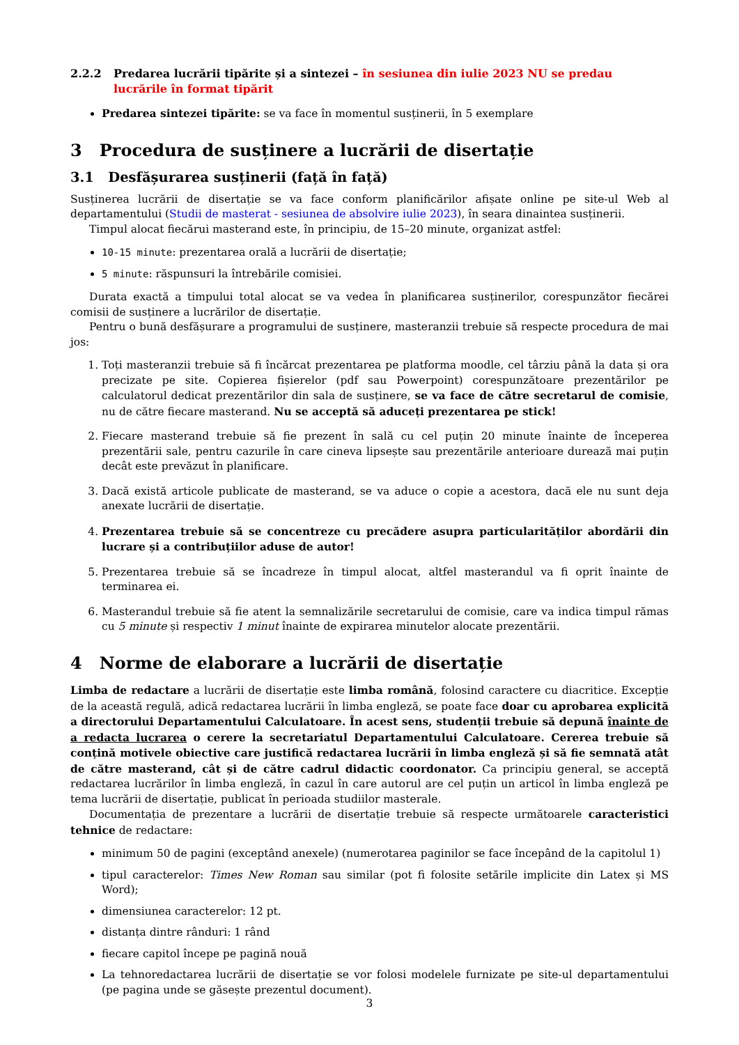2.2.2 Predarea lucrării tipărite și a sintezei – în sesiunea din iulie 2023 NU se predau lucrările în format tipărit
Predarea sintezei tipărite: se va face în momentul susținerii, în 5 exemplare
3 Procedura de susținere a lucrării de disertație
3.1 Desfășurarea susținerii (față în față)
Susținerea lucrării de disertație se va face conform planificărilor afișate online pe site-ul Web al departamentului (Studii de masterat - sesiunea de absolvire iulie 2023), în seara dinaintea susținerii.
Timpul alocat fiecărui masterand este, în principiu, de 15–20 minute, organizat astfel:
10-15 minute: prezentarea orală a lucrării de disertație;
5 minute: răspunsuri la întrebările comisiei.
Durata exactă a timpului total alocat se va vedea în planificarea susținerilor, corespunzător fiecărei comisii de susținere a lucrărilor de disertație.
Pentru o bună desfășurare a programului de susținere, masteranzii trebuie să respecte procedura de mai jos:
1. Toți masteranzii trebuie să fi încărcat prezentarea pe platforma moodle, cel târziu până la data și ora precizate pe site. Copierea fișierelor (pdf sau Powerpoint) corespunzătoare prezentărilor pe calculatorul dedicat prezentărilor din sala de susținere, se va face de către secretarul de comisie, nu de către fiecare masterand. Nu se acceptă să aduceți prezentarea pe stick!
2. Fiecare masterand trebuie să fie prezent în sală cu cel puțin 20 minute înainte de începerea prezentării sale, pentru cazurile în care cineva lipsește sau prezentările anterioare durează mai puțin decât este prevăzut în planificare.
3. Dacă există articole publicate de masterand, se va aduce o copie a acestora, dacă ele nu sunt deja anexate lucrării de disertație.
4. Prezentarea trebuie să se concentreze cu precădere asupra particularităților abordării din lucrare și a contribuțiilor aduse de autor!
5. Prezentarea trebuie să se încadreze în timpul alocat, altfel masterandul va fi oprit înainte de terminarea ei.
6. Masterandul trebuie să fie atent la semnalizările secretarului de comisie, care va indica timpul rămas cu 5 minute și respectiv 1 minut înainte de expirarea minutelor alocate prezentării.
4 Norme de elaborare a lucrării de disertație
Limba de redactare a lucrării de disertație este limba română, folosind caractere cu diacritice. Excepție de la această regulă, adică redactarea lucrării în limba engleză, se poate face doar cu aprobarea explicită a directorului Departamentului Calculatoare. În acest sens, studenții trebuie să depună înainte de a redacta lucrarea o cerere la secretariatul Departamentului Calculatoare. Cererea trebuie să conțină motivele obiective care justifică redactarea lucrării în limba engleză și să fie semnată atât de către masterand, cât și de către cadrul didactic coordonator. Ca principiu general, se acceptă redactarea lucrărilor în limba engleză, în cazul în care autorul are cel puțin un articol în limba engleză pe tema lucrării de disertație, publicat în perioada studiilor masterale.
Documentația de prezentare a lucrării de disertație trebuie să respecte următoarele caracteristici tehnice de redactare:
minimum 50 de pagini (exceptând anexele) (numerotarea paginilor se face începând de la capitolul 1)
tipul caracterelor: Times New Roman sau similar (pot fi folosite setările implicite din Latex și MS Word);
dimensiunea caracterelor: 12 pt.
distanța dintre rânduri: 1 rând
fiecare capitol începe pe pagină nouă
La tehnoredactarea lucrării de disertație se vor folosi modelele furnizate pe site-ul departamentului (pe pagina unde se găsește prezentul document).
3